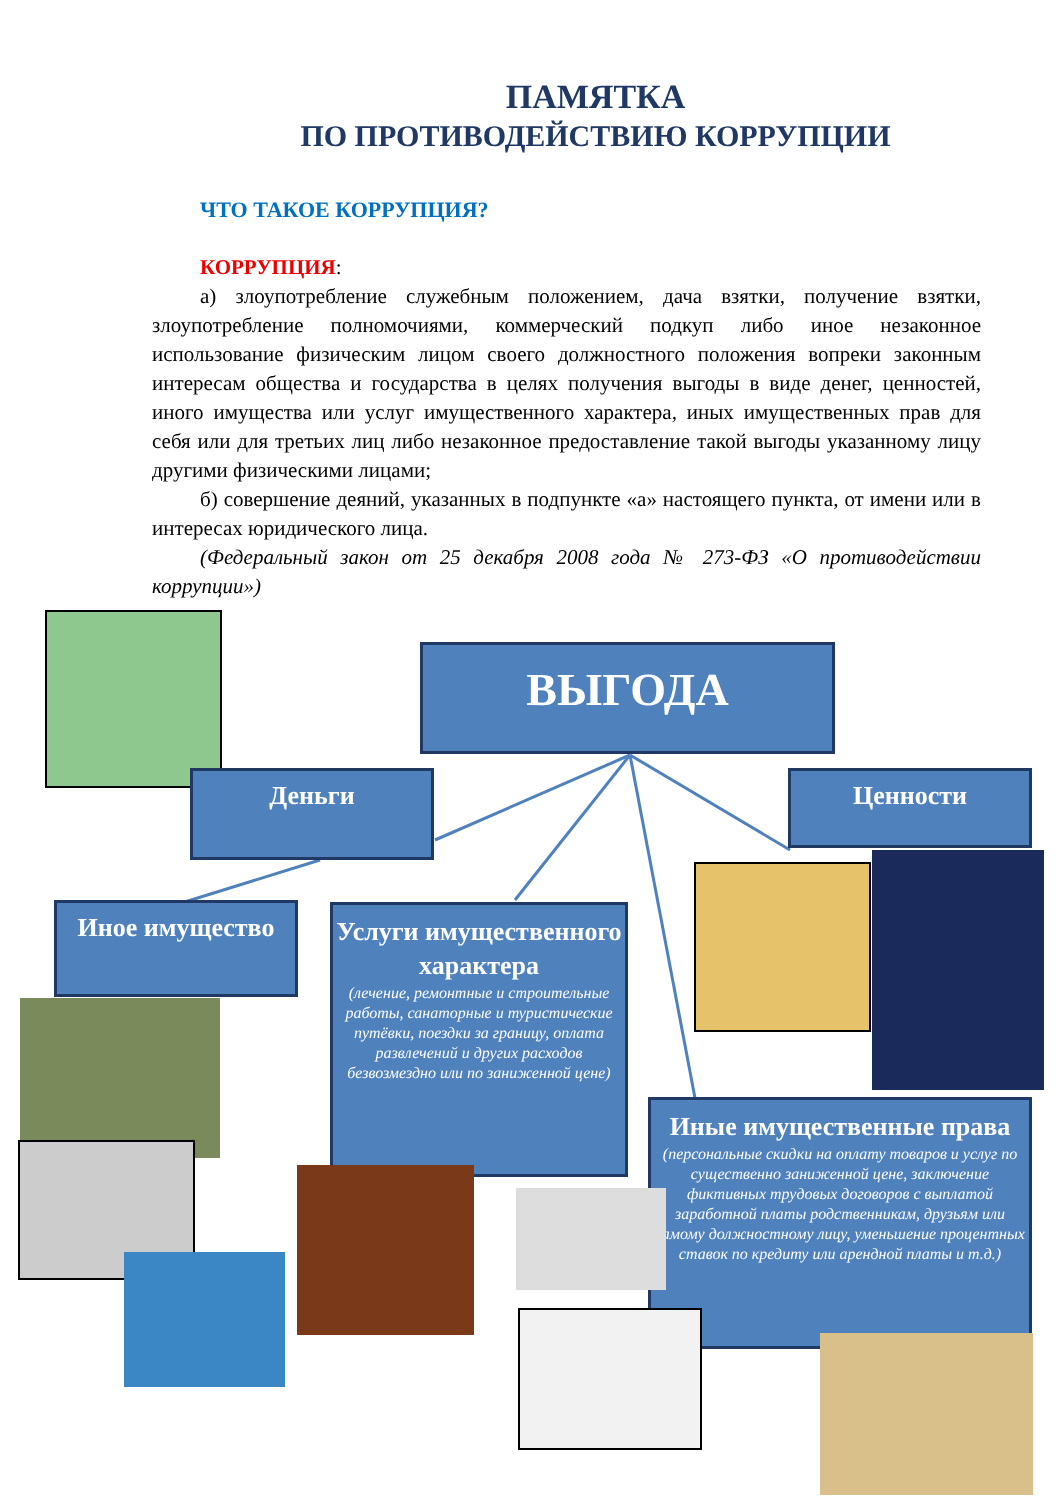ПАМЯТКА
ПО ПРОТИВОДЕЙСТВИЮ КОРРУПЦИИ
ЧТО ТАКОЕ КОРРУПЦИЯ?
КОРРУПЦИЯ:
а) злоупотребление служебным положением, дача взятки, получение взятки, злоупотребление полномочиями, коммерческий подкуп либо иное незаконное использование физическим лицом своего должностного положения вопреки законным интересам общества и государства в целях получения выгоды в виде денег, ценностей, иного имущества или услуг имущественного характера, иных имущественных прав для себя или для третьих лиц либо незаконное предоставление такой выгоды указанному лицу другими физическими лицами;
б) совершение деяний, указанных в подпункте «а» настоящего пункта, от имени или в интересах юридического лица.
(Федеральный закон от 25 декабря 2008 года № 273-ФЗ «О противодействии коррупции»)
ВЫГОДА
Деньги Ценности
Иное имущество
Услуги имущественного характера
(лечение, ремонтные и строительные работы, санаторные и туристические путёвки, поездки за границу, оплата развлечений и других расходов безвозмездно или по заниженной цене)
Иные имущественные права
(персональные скидки на оплату товаров и услуг по существенно заниженной цене, заключение фиктивных трудовых договоров с выплатой заработной платы родственникам, друзьям или самому должностному лицу, уменьшение процентных ставок по кредиту или арендной платы и т.д.)